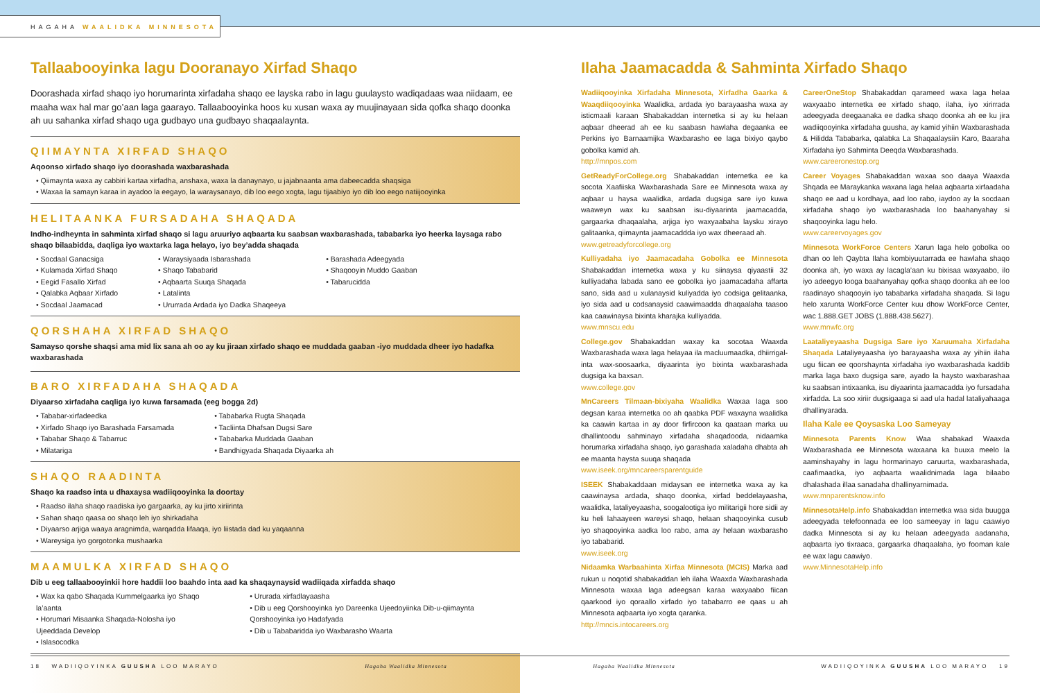HAGAHA WAALIDKA MINNESOTA
Tallaabooyinka lagu Dooranayo Xirfad Shaqo
Doorashada xirfad shaqo iyo horumarinta xirfadaha shaqo ee layska rabo in lagu guulaysto wadiqadaas waa niidaam, ee maaha wax hal mar go’aan laga gaarayo. Tallaabooyinka hoos ku xusan waxa ay muujinayaan sida qofka shaqo doonka ah uu sahanka xirfad shaqo uga gudbayo una gudbayo shaqaalaynta.
QIIMAYNTA XIRFAD SHAQO
Aqoonso xirfado shaqo iyo doorashada waxbarashada
• Qiimaynta waxa ay cabbiri kartaa xirfadha, anshaxa, waxa la danaynayo, u jajabnaanta ama dabeecadda shaqsiga
• Waxaa la samayn karaa in ayadoo la eegayo, la waraysanayo, dib loo eego xogta, lagu tijaabiyo iyo dib loo eego natiijooyinka
HELITAANKA FURSADAHA SHAQADA
Indho-indheynta in sahminta xirfad shaqo si lagu aruuriyo aqbaarta ku saabsan waxbarashada, tababarka iyo heerka laysaga rabo shaqo bilaabidda, daqliga iyo waxtarka laga helayo, iyo bey’adda shaqada
• Socdaal Ganacsiga
• Kulamada Xirfad Shaqo
• Eegid Fasallo Xirfad
• Qalabka Aqbaar Xirfado
• Socdaal Jaamacad
• Waraysiyaada Isbarashada
• Shaqo Tababarid
• Aqbaarta Suuqa Shaqada
• Latalinta
• Ururrada Ardada iyo Dadka Shaqeeya
• Barashada Adeegyada
• Shaqooyin Muddo Gaaban
• Tabarucidda
QORSHAHA XIRFAD SHAQO
Samayso qorshe shaqsi ama mid lix sana ah oo ay ku jiraan xirfado shaqo ee muddada gaaban -iyo muddada dheer iyo hadafka waxbarashada
BARO XIRFADAHA SHAQADA
Diyaarso xirfadaha caqliga iyo kuwa farsamada (eeg bogga 2d)
• Tababar-xirfadeedka
• Xirfado Shaqo iyo Barashada Farsamada
• Tababar Shaqo & Tabarruc
• Milatariga
• Tababarka Rugta Shaqada
• Tacliinta Dhafsan Dugsi Sare
• Tababarka Muddada Gaaban
• Bandhigyada Shaqada Diyaarka ah
SHAQO RAADINTA
Shaqo ka raadso inta u dhaxaysa wadiiqooyinka la doortay
• Raadso ilaha shaqo raadiska iyo gargaarka, ay ku jirto xiriirinta
• Sahan shaqo qaasa oo shaqo leh iyo shirkadaha
• Diyaarso arjiga waaya aragnimda, warqadda lifaaqa, iyo liistada dad ku yaqaanna
• Wareysiga iyo gorgotonka mushaarka
MAAMULKA XIRFAD SHAQO
Dib u eeg tallaabooyinkii hore haddii loo baahdo inta aad ka shaqaynaysid wadiiqada xirfadda shaqo
• Wax ka qabo Shaqada Kummelgaarka iyo Shaqo la’aanta
• Horumari Misaanka Shaqada-Nolosha iyo Ujeeddada Develop
• Islasocodka
• Ururada xirfadlayaasha
• Dib u eeg Qorshooyinka iyo Dareenka Ujeedoyiinka Dib-u-qiimaynta Qorshooyinka iyo Hadafyada
• Dib u Tababaridda iyo Waxbarasho Waarta
Ilaha Jaamacadda & Sahminta Xirfado Shaqo
Wadiiqooyinka Xirfadaha Minnesota, Xirfadha Gaarka & Waaqdiiqooyinka Waalidka, ardada iyo barayaasha waxa ay isticmaali karaan Shabakaddan internetka si ay ku helaan aqbaar dheerad ah ee ku saabasn hawlaha degaanka ee Perkins iyo Barnaamijka Waxbarasho ee laga bixiyo qaybo gobolka kamid ah.
http://mnpos.com
GetReadyForCollege.org Shabakaddan internetka ee ka socota Xaafiiska Waxbarashada Sare ee Minnesota waxa ay aqbaar u haysa waalidka, ardada dugsiga sare iyo kuwa waaweyn wax ku saabsan isu-diyaarinta jaamacadda, gargaarka dhaqaalaha, arjiga iyo waxyaabaha laysku xirayo galitaanka, qiimaynta jaamacaddda iyo wax dheeraad ah.
www.getreadyforcollege.org
Kulliyadaha iyo Jaamacadaha Gobolka ee Minnesota Shabakaddan internetka waxa y ku siinaysa qiyaastii 32 kulliyadaha labada sano ee gobolka iyo jaamacadaha affarta sano, sida aad u xulanaysid kuliyadda iyo codsiga gelitaanka, iyo sida aad u codsanaysid caawimaadda dhaqaalaha taasoo kaa caawinaysa bixinta kharajka kulliyadda.
www.mnscu.edu
College.gov Shabakaddan waxay ka socotaa Waaxda Waxbarashada waxa laga helayaa ila macluumaadka, dhiirrigal-inta wax-soosaarka, diyaarinta iyo bixinta waxbarashada dugsiga ka baxsan.
www.college.gov
MnCareers Tilmaan-bixiyaha Waalidka Waxaa laga soo degsan karaa internetka oo ah qaabka PDF waxayna waalidka ka caawin kartaa in ay door firfircoon ka qaataan marka uu dhallintoodu sahminayo xirfadaha shaqadooda, nidaamka horumarka xirfadaha shaqo, iyo garashada xaladaha dhabta ah ee maanta haysta suuqa shaqada
www.iseek.org/mncareersparentguide
ISEEK Shabakaddaan midaysan ee internetka waxa ay ka caawinaysa ardada, shaqo doonka, xirfad beddelayaasha, waalidka, lataliyeyaasha, soogalootiga iyo militarigii hore sidii ay ku heli lahaayeen wareysi shaqo, helaan shaqooyinka cusub iyo shaqooyinka aadka loo rabo, ama ay helaan waxbarasho iyo tababarid.
www.iseek.org
Nidaamka Warbaahinta Xirfaa Minnesota (MCIS) Marka aad rukun u noqotid shabakaddan leh ilaha Waaxda Waxbarashada Minnesota waxaa laga adeegsan karaa waxyaabo fiican qaarkood iyo qoraallo xirfado iyo tababarro ee qaas u ah Minnesota aqbaarta iyo xogta qaranka.
http://mncis.intocareers.org
CareerOneStop Shabakaddan qarameed waxa laga helaa waxyaabo internetka ee xirfado shaqo, ilaha, iyo xirirrada adeegyada deegaanaka ee dadka shaqo doonka ah ee ku jira wadiiqooyinka xirfadaha guusha, ay kamid yihiin Waxbarashada & Hilidda Tababarka, qalabka La Shaqaalaysiin Karo, Baaraha Xirfadaha iyo Sahminta Deeqda Waxbarashada.
www.careeronestop.org
Career Voyages Shabakaddan waxaa soo daaya Waaxda Shqada ee Maraykanka waxana laga helaa aqbaarta xirfaadaha shaqo ee aad u kordhaya, aad loo rabo, iaydoo ay la socdaan xirfadaha shaqo iyo waxbarashada loo baahanyahay si shaqooyinka lagu helo.
www.careervoyages.gov
Minnesota WorkForce Centers Xarun laga helo gobolka oo dhan oo leh Qaybta Ilaha kombiyuutarrada ee hawlaha shaqo doonka ah, iyo waxa ay lacagla’aan ku bixisaa waxyaabo, ilo iyo adeegyo looga baahanyahay qofka shaqo doonka ah ee loo raadinayo shaqooyin iyo tababarka xirfadaha shaqada. Si lagu helo xarunta WorkForce Center kuu dhow WorkForce Center, wac 1.888.GET JOBS (1.888.438.5627).
www.mnwfc.org
Laataliyeyaasha Dugsiga Sare iyo Xaruumaha Xirfadaha Shaqada Lataliyeyaasha iyo barayaasha waxa ay yihiin ilaha ugu fiican ee qoorshaynta xirfadaha iyo waxbarashada kaddib marka laga baxo dugsiga sare, ayado la haysto waxbarashaa ku saabsan intixaanka, isu diyaarinta jaamacadda iyo fursadaha xirfadda. La soo xiriir dugsigaaga si aad ula hadal lataliyahaaga dhallinyarada.
Ilaha Kale ee Qoysaska Loo Sameyay
Minnesota Parents Know Waa shabakad Waaxda Waxbarashada ee Minnesota waxaana ka buuxa meelo la aaminshayahy in lagu hormarinayo caruurta, waxbarashada, caafimaadka, iyo aqbaarta waalidnimada laga bilaabo dhalashada illaa sanadaha dhallinyarnimada.
www.mnparentsknow.info
MinnesotaHelp.info Shabakaddan internetka waa sida buugga adeegyada telefoonnada ee loo sameeyay in lagu caawiyo dadka Minnesota si ay ku helaan adeegyada aadanaha, aqbaarta iyo tixraaca, gargaarka dhaqaalaha, iyo fooman kale ee wax lagu caawiyo.
www.MinnesotaHelp.info
18 WADIIQOYINKA GUUSHA LOO MARAYO Hagaha Waalidka Minnesota Hagaha Waalidka Minnesota WADIIQOYINKA GUUSHA LOO MARAYO 19